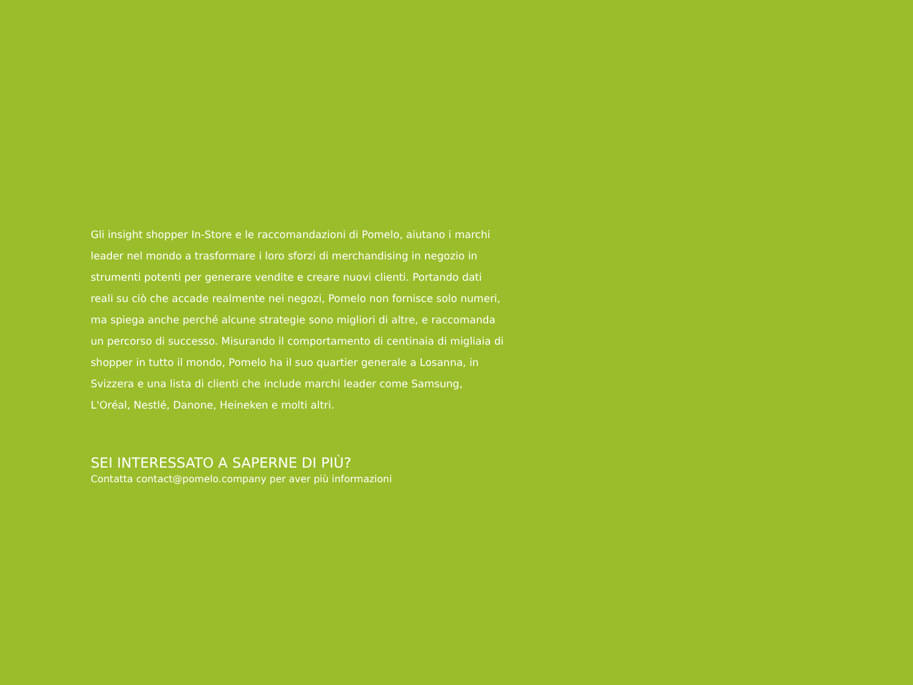Gli insight shopper In-Store e le raccomandazioni di Pomelo, aiutano i marchi leader nel mondo a trasformare i loro sforzi di merchandising in negozio in strumenti potenti per generare vendite e creare nuovi clienti. Portando dati reali su ciò che accade realmente nei negozi, Pomelo non fornisce solo numeri, ma spiega anche perché alcune strategie sono migliori di altre, e raccomanda un percorso di successo. Misurando il comportamento di centinaia di migliaia di shopper in tutto il mondo, Pomelo ha il suo quartier generale a Losanna, in Svizzera e una lista di clienti che include marchi leader come Samsung, L'Oréal, Nestlé, Danone, Heineken e molti altri.
SEI INTERESSATO A SAPERNE DI PIÙ?
Contatta contact@pomelo.company per aver più informazioni